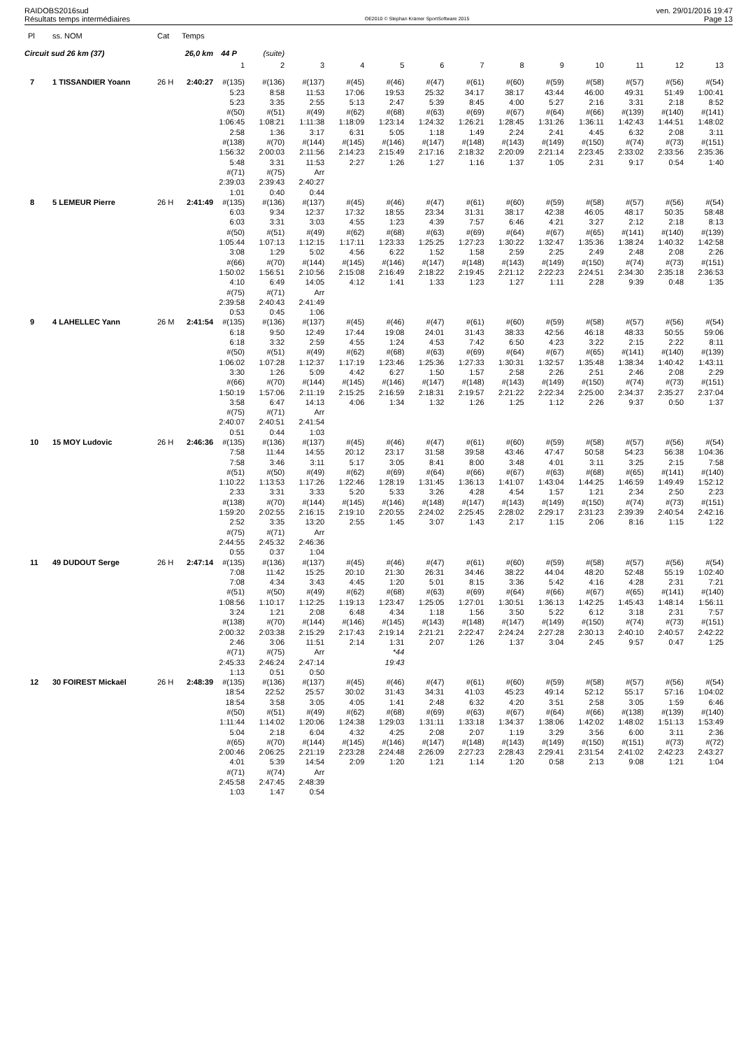RAIDOBS2016sud ven. 29/01/2016 19:47
Résultats temps intermédiaires OE2010 © Stephan Krämer SportSoftware 2015 Page 13
| Pl | ss. NOM | Cat | Temps | | | | | | | | | | | | | |
| Circuit sud 26 km (37) | | | 26,0 km | 44 P | (suite) | | | | | | | | | | | |
| | | | | 1 | 2 | 3 | 4 | 5 | 6 | 7 | 8 | 9 | 10 | 11 | 12 | 13 |
| 7 | 1 TISSANDIER Yoann | 26 H | 2:40:27 | #(135) | #(136) | #(137) | #(45) | #(46) | #(47) | #(61) | #(60) | #(59) | #(58) | #(57) | #(56) | #(54) |
| | | | | 5:23 | 8:58 | 11:53 | 17:06 | 19:53 | 25:32 | 34:17 | 38:17 | 43:44 | 46:00 | 49:31 | 51:49 | 1:00:41 |
| | | | | 5:23 | 3:35 | 2:55 | 5:13 | 2:47 | 5:39 | 8:45 | 4:00 | 5:27 | 2:16 | 3:31 | 2:18 | 8:52 |
| | | | | #(50) | #(51) | #(49) | #(62) | #(68) | #(63) | #(69) | #(67) | #(64) | #(66) | #(139) | #(140) | #(141) |
| | | | | 1:06:45 | 1:08:21 | 1:11:38 | 1:18:09 | 1:23:14 | 1:24:32 | 1:26:21 | 1:28:45 | 1:31:26 | 1:36:11 | 1:42:43 | 1:44:51 | 1:48:02 |
| | | | | 2:58 | 1:36 | 3:17 | 6:31 | 5:05 | 1:18 | 1:49 | 2:24 | 2:41 | 4:45 | 6:32 | 2:08 | 3:11 |
| | | | | #(138) | #(70) | #(144) | #(145) | #(146) | #(147) | #(148) | #(143) | #(149) | #(150) | #(74) | #(73) | #(151) |
| | | | | 1:56:32 | 2:00:03 | 2:11:56 | 2:14:23 | 2:15:49 | 2:17:16 | 2:18:32 | 2:20:09 | 2:21:14 | 2:23:45 | 2:33:02 | 2:33:56 | 2:35:36 |
| | | | | 5:48 | 3:31 | 11:53 | 2:27 | 1:26 | 1:27 | 1:16 | 1:37 | 1:05 | 2:31 | 9:17 | 0:54 | 1:40 |
| | | | | #(71) | #(75) | Arr | | | | | | | | | | |
| | | | | 2:39:03 | 2:39:43 | 2:40:27 | | | | | | | | | | |
| | | | | 1:01 | 0:40 | 0:44 | | | | | | | | | | |
| 8 | 5 LEMEUR Pierre | 26 H | 2:41:49 | #(135) | #(136) | #(137) | #(45) | #(46) | #(47) | #(61) | #(60) | #(59) | #(58) | #(57) | #(56) | #(54) |
| | | | | 6:03 | 9:34 | 12:37 | 17:32 | 18:55 | 23:34 | 31:31 | 38:17 | 42:38 | 46:05 | 48:17 | 50:35 | 58:48 |
| | | | | 6:03 | 3:31 | 3:03 | 4:55 | 1:23 | 4:39 | 7:57 | 6:46 | 4:21 | 3:27 | 2:12 | 2:18 | 8:13 |
| | | | | #(50) | #(51) | #(49) | #(62) | #(68) | #(63) | #(69) | #(64) | #(67) | #(65) | #(141) | #(140) | #(139) |
| | | | | 1:05:44 | 1:07:13 | 1:12:15 | 1:17:11 | 1:23:33 | 1:25:25 | 1:27:23 | 1:30:22 | 1:32:47 | 1:35:36 | 1:38:24 | 1:40:32 | 1:42:58 |
| | | | | 3:08 | 1:29 | 5:02 | 4:56 | 6:22 | 1:52 | 1:58 | 2:59 | 2:25 | 2:49 | 2:48 | 2:08 | 2:26 |
| | | | | #(66) | #(70) | #(144) | #(145) | #(146) | #(147) | #(148) | #(143) | #(149) | #(150) | #(74) | #(73) | #(151) |
| | | | | 1:50:02 | 1:56:51 | 2:10:56 | 2:15:08 | 2:16:49 | 2:18:22 | 2:19:45 | 2:21:12 | 2:22:23 | 2:24:51 | 2:34:30 | 2:35:18 | 2:36:53 |
| | | | | 4:10 | 6:49 | 14:05 | 4:12 | 1:41 | 1:33 | 1:23 | 1:27 | 1:11 | 2:28 | 9:39 | 0:48 | 1:35 |
| | | | | #(75) | #(71) | Arr | | | | | | | | | | |
| | | | | 2:39:58 | 2:40:43 | 2:41:49 | | | | | | | | | | |
| | | | | 0:53 | 0:45 | 1:06 | | | | | | | | | | |
| 9 | 4 LAHELLEC Yann | 26 M | 2:41:54 | #(135) | #(136) | #(137) | #(45) | #(46) | #(47) | #(61) | #(60) | #(59) | #(58) | #(57) | #(56) | #(54) |
| | | | | 6:18 | 9:50 | 12:49 | 17:44 | 19:08 | 24:01 | 31:43 | 38:33 | 42:56 | 46:18 | 48:33 | 50:55 | 59:06 |
| | | | | 6:18 | 3:32 | 2:59 | 4:55 | 1:24 | 4:53 | 7:42 | 6:50 | 4:23 | 3:22 | 2:15 | 2:22 | 8:11 |
| | | | | #(50) | #(51) | #(49) | #(62) | #(68) | #(63) | #(69) | #(64) | #(67) | #(65) | #(141) | #(140) | #(139) |
| | | | | 1:06:02 | 1:07:28 | 1:12:37 | 1:17:19 | 1:23:46 | 1:25:36 | 1:27:33 | 1:30:31 | 1:32:57 | 1:35:48 | 1:38:34 | 1:40:42 | 1:43:11 |
| | | | | 3:30 | 1:26 | 5:09 | 4:42 | 6:27 | 1:50 | 1:57 | 2:58 | 2:26 | 2:51 | 2:46 | 2:08 | 2:29 |
| | | | | #(66) | #(70) | #(144) | #(145) | #(146) | #(147) | #(148) | #(143) | #(149) | #(150) | #(74) | #(73) | #(151) |
| | | | | 1:50:19 | 1:57:06 | 2:11:19 | 2:15:25 | 2:16:59 | 2:18:31 | 2:19:57 | 2:21:22 | 2:22:34 | 2:25:00 | 2:34:37 | 2:35:27 | 2:37:04 |
| | | | | 3:58 | 6:47 | 14:13 | 4:06 | 1:34 | 1:32 | 1:26 | 1:25 | 1:12 | 2:26 | 9:37 | 0:50 | 1:37 |
| | | | | #(75) | #(71) | Arr | | | | | | | | | | |
| | | | | 2:40:07 | 2:40:51 | 2:41:54 | | | | | | | | | | |
| | | | | 0:51 | 0:44 | 1:03 | | | | | | | | | | |
| 10 | 15 MOY Ludovic | 26 H | 2:46:36 | #(135) | #(136) | #(137) | #(45) | #(46) | #(47) | #(61) | #(60) | #(59) | #(58) | #(57) | #(56) | #(54) |
| | | | | 7:58 | 11:44 | 14:55 | 20:12 | 23:17 | 31:58 | 39:58 | 43:46 | 47:47 | 50:58 | 54:23 | 56:38 | 1:04:36 |
| | | | | 7:58 | 3:46 | 3:11 | 5:17 | 3:05 | 8:41 | 8:00 | 3:48 | 4:01 | 3:11 | 3:25 | 2:15 | 7:58 |
| | | | | #(51) | #(50) | #(49) | #(62) | #(69) | #(64) | #(66) | #(67) | #(63) | #(68) | #(65) | #(141) | #(140) |
| | | | | 1:10:22 | 1:13:53 | 1:17:26 | 1:22:46 | 1:28:19 | 1:31:45 | 1:36:13 | 1:41:07 | 1:43:04 | 1:44:25 | 1:46:59 | 1:49:49 | 1:52:12 |
| | | | | 2:33 | 3:31 | 3:33 | 5:20 | 5:33 | 3:26 | 4:28 | 4:54 | 1:57 | 1:21 | 2:34 | 2:50 | 2:23 |
| | | | | #(138) | #(70) | #(144) | #(145) | #(146) | #(148) | #(147) | #(143) | #(149) | #(150) | #(74) | #(73) | #(151) |
| | | | | 1:59:20 | 2:02:55 | 2:16:15 | 2:19:10 | 2:20:55 | 2:24:02 | 2:25:45 | 2:28:02 | 2:29:17 | 2:31:23 | 2:39:39 | 2:40:54 | 2:42:16 |
| | | | | 2:52 | 3:35 | 13:20 | 2:55 | 1:45 | 3:07 | 1:43 | 2:17 | 1:15 | 2:06 | 8:16 | 1:15 | 1:22 |
| | | | | #(75) | #(71) | Arr | | | | | | | | | | |
| | | | | 2:44:55 | 2:45:32 | 2:46:36 | | | | | | | | | | |
| | | | | 0:55 | 0:37 | 1:04 | | | | | | | | | | |
| 11 | 49 DUDOUT Serge | 26 H | 2:47:14 | #(135) | #(136) | #(137) | #(45) | #(46) | #(47) | #(61) | #(60) | #(59) | #(58) | #(57) | #(56) | #(54) |
| | | | | 7:08 | 11:42 | 15:25 | 20:10 | 21:30 | 26:31 | 34:46 | 38:22 | 44:04 | 48:20 | 52:48 | 55:19 | 1:02:40 |
| | | | | 7:08 | 4:34 | 3:43 | 4:45 | 1:20 | 5:01 | 8:15 | 3:36 | 5:42 | 4:16 | 4:28 | 2:31 | 7:21 |
| | | | | #(51) | #(50) | #(49) | #(62) | #(68) | #(63) | #(69) | #(64) | #(66) | #(67) | #(65) | #(141) | #(140) |
| | | | | 1:08:56 | 1:10:17 | 1:12:25 | 1:19:13 | 1:23:47 | 1:25:05 | 1:27:01 | 1:30:51 | 1:36:13 | 1:42:25 | 1:45:43 | 1:48:14 | 1:56:11 |
| | | | | 3:24 | 1:21 | 2:08 | 6:48 | 4:34 | 1:18 | 1:56 | 3:50 | 5:22 | 6:12 | 3:18 | 2:31 | 7:57 |
| | | | | #(138) | #(70) | #(144) | #(146) | #(145) | #(143) | #(148) | #(147) | #(149) | #(150) | #(74) | #(73) | #(151) |
| | | | | 2:00:32 | 2:03:38 | 2:15:29 | 2:17:43 | 2:19:14 | 2:21:21 | 2:22:47 | 2:24:24 | 2:27:28 | 2:30:13 | 2:40:10 | 2:40:57 | 2:42:22 |
| | | | | 2:46 | 3:06 | 11:51 | 2:14 | 1:31 | 2:07 | 1:26 | 1:37 | 3:04 | 2:45 | 9:57 | 0:47 | 1:25 |
| | | | | #(71) | #(75) | Arr | | *44 | | | | | | | | |
| | | | | 2:45:33 | 2:46:24 | 2:47:14 | | 19:43 | | | | | | | | |
| | | | | 1:13 | 0:51 | 0:50 | | | | | | | | | | |
| 12 | 30 FOIREST Mickaël | 26 H | 2:48:39 | #(135) | #(136) | #(137) | #(45) | #(46) | #(47) | #(61) | #(60) | #(59) | #(58) | #(57) | #(56) | #(54) |
| | | | | 18:54 | 22:52 | 25:57 | 30:02 | 31:43 | 34:31 | 41:03 | 45:23 | 49:14 | 52:12 | 55:17 | 57:16 | 1:04:02 |
| | | | | 18:54 | 3:58 | 3:05 | 4:05 | 1:41 | 2:48 | 6:32 | 4:20 | 3:51 | 2:58 | 3:05 | 1:59 | 6:46 |
| | | | | #(50) | #(51) | #(49) | #(62) | #(68) | #(69) | #(63) | #(67) | #(64) | #(66) | #(138) | #(139) | #(140) |
| | | | | 1:11:44 | 1:14:02 | 1:20:06 | 1:24:38 | 1:29:03 | 1:31:11 | 1:33:18 | 1:34:37 | 1:38:06 | 1:42:02 | 1:48:02 | 1:51:13 | 1:53:49 |
| | | | | 5:04 | 2:18 | 6:04 | 4:32 | 4:25 | 2:08 | 2:07 | 1:19 | 3:29 | 3:56 | 6:00 | 3:11 | 2:36 |
| | | | | #(65) | #(70) | #(144) | #(145) | #(146) | #(147) | #(148) | #(143) | #(149) | #(150) | #(151) | #(73) | #(72) |
| | | | | 2:00:46 | 2:06:25 | 2:21:19 | 2:23:28 | 2:24:48 | 2:26:09 | 2:27:23 | 2:28:43 | 2:29:41 | 2:31:54 | 2:41:02 | 2:42:23 | 2:43:27 |
| | | | | 4:01 | 5:39 | 14:54 | 2:09 | 1:20 | 1:21 | 1:14 | 1:20 | 0:58 | 2:13 | 9:08 | 1:21 | 1:04 |
| | | | | #(71) | #(74) | Arr | | | | | | | | | | |
| | | | | 2:45:58 | 2:47:45 | 2:48:39 | | | | | | | | | | |
| | | | | 1:03 | 1:47 | 0:54 | | | | | | | | | | |